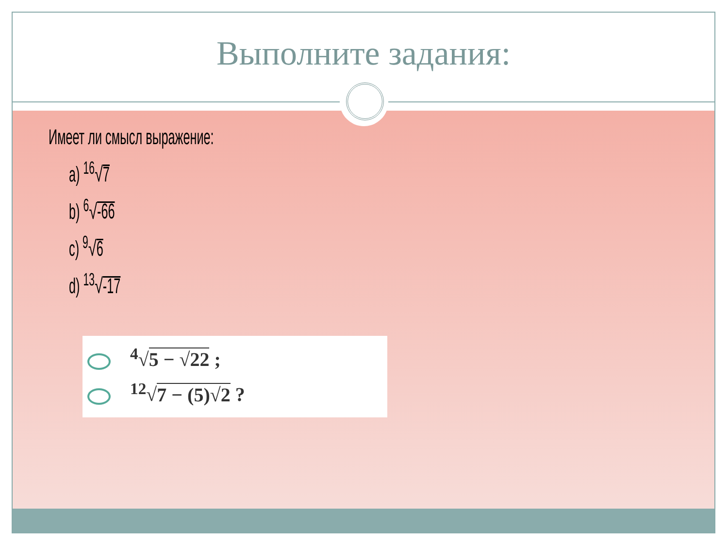Выполните задания:
Имеет ли смысл выражение:
a) <sup>16</sup>√7
b) <sup>6</sup>√-66
c) <sup>9</sup>√6
d) <sup>13</sup>√-17
<sup>4</sup>√5 − √22 ;
<sup>12</sup>√7 − (5)√2 ?